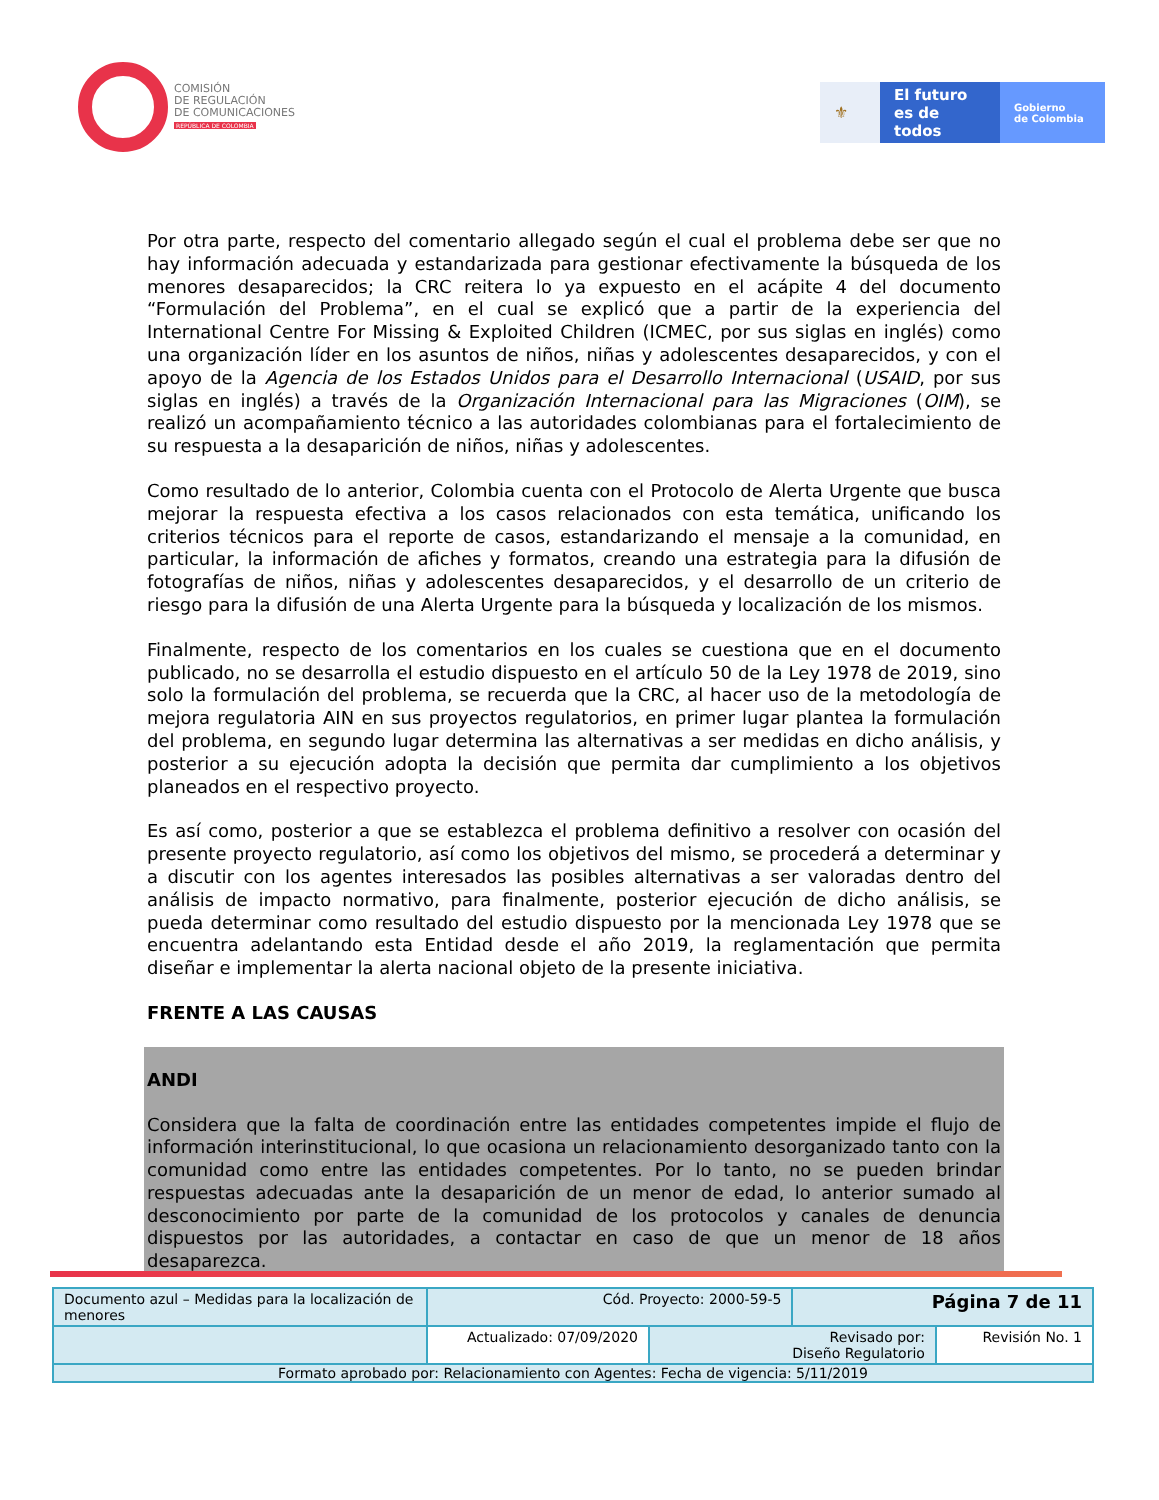COMISIÓN
DE REGULACIÓN
DE COMUNICACIONES
REPÚBLICA DE COLOMBIA
⚜ El futuro
es de todos
Gobierno
de Colombia
Por otra parte, respecto del comentario allegado según el cual el problema debe ser que no hay información adecuada y estandarizada para gestionar efectivamente la búsqueda de los menores desaparecidos; la CRC reitera lo ya expuesto en el acápite 4 del documento “Formulación del Problema”, en el cual se explicó que a partir de la experiencia del International Centre For Missing & Exploited Children (ICMEC, por sus siglas en inglés) como una organización líder en los asuntos de niños, niñas y adolescentes desaparecidos, y con el apoyo de la Agencia de los Estados Unidos para el Desarrollo Internacional (USAID, por sus siglas en inglés) a través de la Organización Internacional para las Migraciones (OIM), se realizó un acompañamiento técnico a las autoridades colombianas para el fortalecimiento de su respuesta a la desaparición de niños, niñas y adolescentes.
Como resultado de lo anterior, Colombia cuenta con el Protocolo de Alerta Urgente que busca mejorar la respuesta efectiva a los casos relacionados con esta temática, unificando los criterios técnicos para el reporte de casos, estandarizando el mensaje a la comunidad, en particular, la información de afiches y formatos, creando una estrategia para la difusión de fotografías de niños, niñas y adolescentes desaparecidos, y el desarrollo de un criterio de riesgo para la difusión de una Alerta Urgente para la búsqueda y localización de los mismos.
Finalmente, respecto de los comentarios en los cuales se cuestiona que en el documento publicado, no se desarrolla el estudio dispuesto en el artículo 50 de la Ley 1978 de 2019, sino solo la formulación del problema, se recuerda que la CRC, al hacer uso de la metodología de mejora regulatoria AIN en sus proyectos regulatorios, en primer lugar plantea la formulación del problema, en segundo lugar determina las alternativas a ser medidas en dicho análisis, y posterior a su ejecución adopta la decisión que permita dar cumplimiento a los objetivos planeados en el respectivo proyecto.
Es así como, posterior a que se establezca el problema definitivo a resolver con ocasión del presente proyecto regulatorio, así como los objetivos del mismo, se procederá a determinar y a discutir con los agentes interesados las posibles alternativas a ser valoradas dentro del análisis de impacto normativo, para finalmente, posterior ejecución de dicho análisis, se pueda determinar como resultado del estudio dispuesto por la mencionada Ley 1978 que se encuentra adelantando esta Entidad desde el año 2019, la reglamentación que permita diseñar e implementar la alerta nacional objeto de la presente iniciativa.
FRENTE A LAS CAUSAS
ANDI
Considera que la falta de coordinación entre las entidades competentes impide el flujo de información interinstitucional, lo que ocasiona un relacionamiento desorganizado tanto con la comunidad como entre las entidades competentes. Por lo tanto, no se pueden brindar respuestas adecuadas ante la desaparición de un menor de edad, lo anterior sumado al desconocimiento por parte de la comunidad de los protocolos y canales de denuncia dispuestos por las autoridades, a contactar en caso de que un menor de 18 años desaparezca.
| Documento azul – Medidas para la localización de menores | Cód. Proyecto: 2000-59-5 | | Página 7 de 11 | |
| | Actualizado: 07/09/2020 | Revisado por: Diseño Regulatorio | | Revisión No. 1 |
| Formato aprobado por: Relacionamiento con Agentes: Fecha de vigencia: 5/11/2019 | | | | |